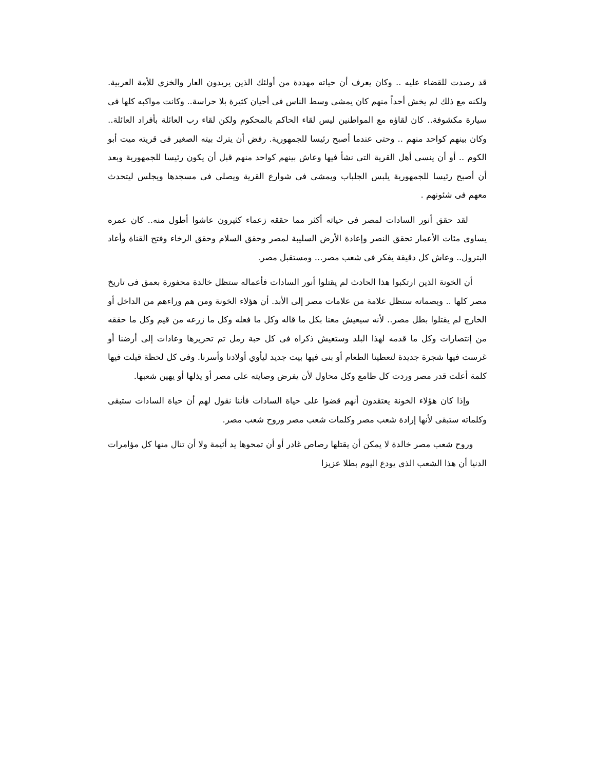قد رصدت للقضاء عليه .. وكان يعرف أن حياته مهددة من أولئك الذين يريدون العار والخزي للأمة العربية. ولكنه مع ذلك لم يخش أحداً منهم كان يمشى وسط الناس فى أحيان كثيرة بلا حراسة.. وكانت مواكبه كلها فى سيارة مكشوفة.. كان لقاؤه مع المواطنين ليس لقاء الحاكم بالمحكوم ولكن لقاء رب العائلة بأفراد العائلة.. وكان بينهم كواحد منهم .. وحتى عندما أصبح رئيسا للجمهورية. رفض أن يترك بيته الصغير فى قريته ميت أبو الكوم .. أو أن ينسى أهل القرية التى نشأ فيها وعاش بينهم كواحد منهم قبل أن يكون رئيسا للجمهورية وبعد أن أصبح رئيسا للجمهورية يلبس الجلباب ويمشى فى شوارع القرية ويصلى فى مسجدها ويجلس ليتحدث معهم فى شئونهم .
لقد حقق أنور السادات لمصر فى حياته أكثر مما حققه زعماء كثيرون عاشوا أطول منه.. كان عمره يساوى مئات الأعمار تحقق النصر وإعادة الأرض السليبة لمصر وحقق السلام وحقق الرخاء وفتح القناة وأعاد البترول.. وعاش كل دقيقة يفكر فى شعب مصر... ومستقبل مصر.
أن الخونة الذين ارتكبوا هذا الحادث لم يقتلوا أنور السادات فأعماله ستظل خالدة محفورة بعمق فى تاريخ مصر كلها .. وبصماته ستظل علامة من علامات مصر إلى الأبد. أن هؤلاء الخونة ومن هم وراءهم من الداخل أو الخارج لم يقتلوا بطل مصر.. لأنه سيعيش معنا بكل ما قاله وكل ما فعله وكل ما زرعه من قيم وكل ما حققه من إنتصارات وكل ما قدمه لهذا البلد وستعيش ذكراه فى كل حبة رمل تم تحريرها وعادات إلى أرضنا أو غرست فيها شجرة جديدة لتعطينا الطعام أو بنى فيها بيت جديد ليأوي أولادنا وأسرنا. وفى كل لحظة قيلت فيها كلمة أعلت قدر مصر وردت كل طامع وكل محاول لأن يفرض وصايته على مصر أو يذلها أو يهين شعبها.
وإذا كان هؤلاء الخونة يعتقدون أنهم قضوا على حياة السادات فأننا نقول لهم أن حياة السادات ستبقى وكلماته ستبقى لأنها إرادة شعب مصر وكلمات شعب مصر وروح شعب مصر.
وروح شعب مصر خالدة لا يمكن أن يقتلها رصاص غادر أو أن تمحوها يد أثيمة ولا أن تنال منها كل مؤامرات الدنيا أن هذا الشعب الذى يودع اليوم بطلا عزيزا